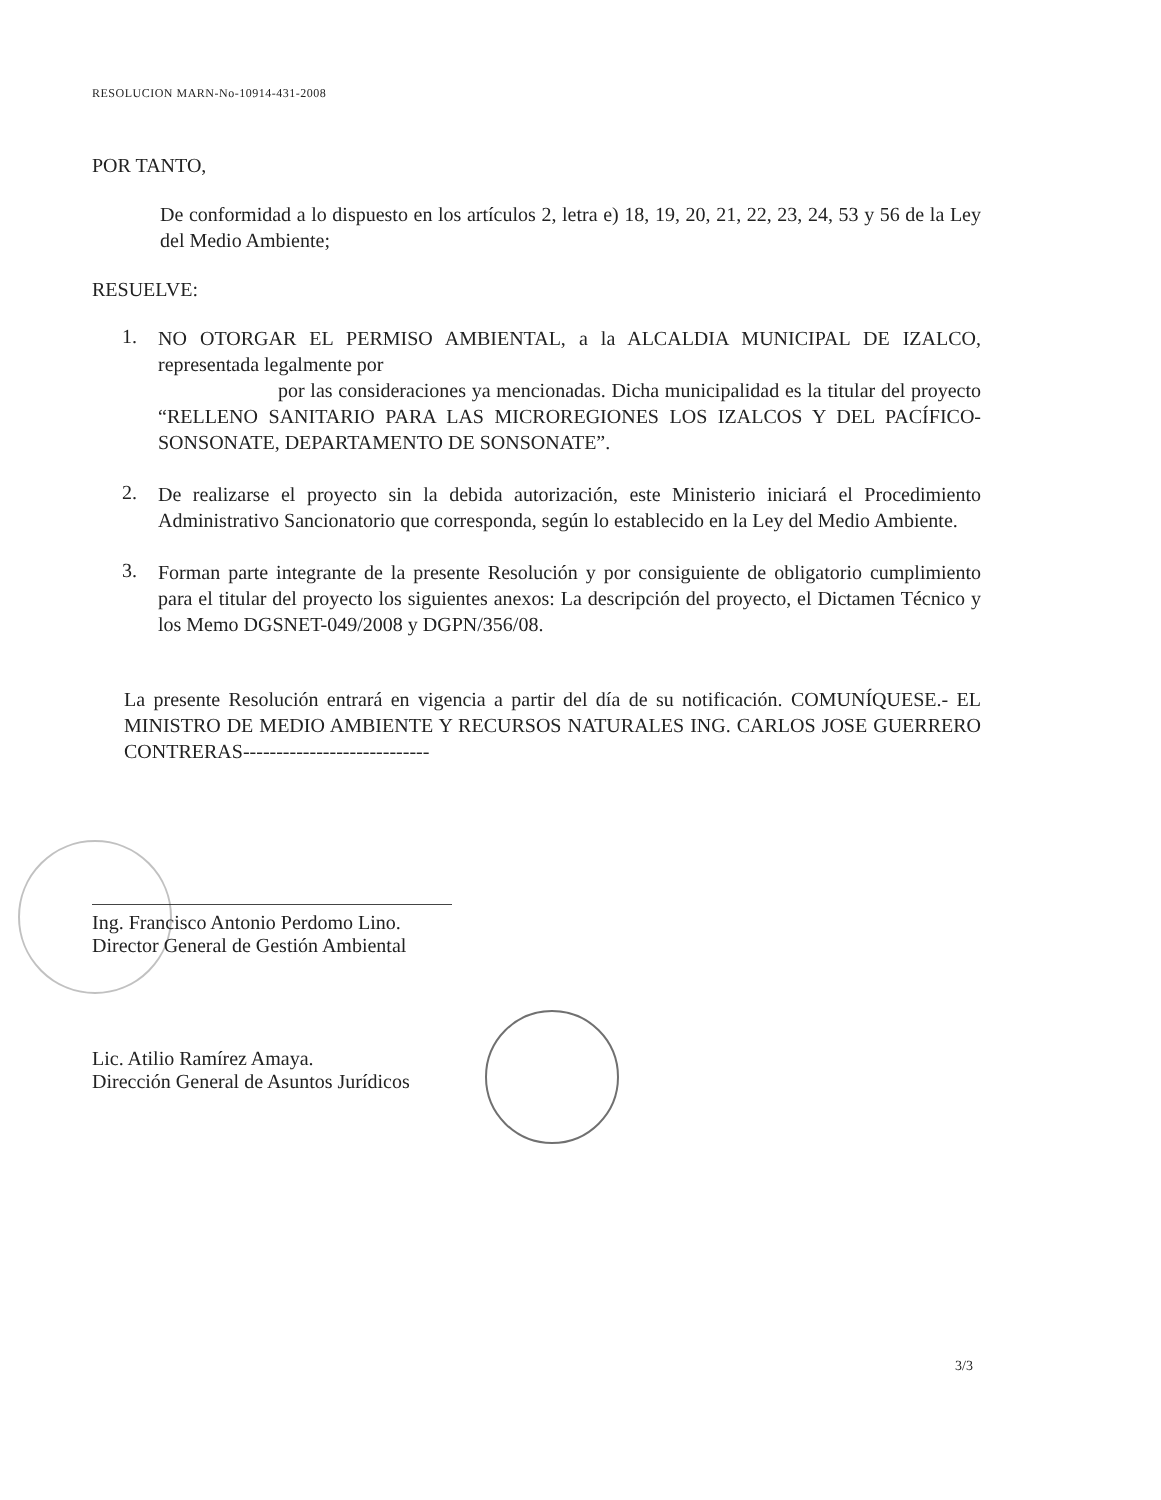RESOLUCION MARN-No-10914-431-2008
POR TANTO,
De conformidad a lo dispuesto en los artículos 2, letra e) 18, 19, 20, 21, 22, 23, 24, 53 y 56 de la Ley del Medio Ambiente;
RESUELVE:
1.
NO OTORGAR EL PERMISO AMBIENTAL, a la ALCALDIA MUNICIPAL DE IZALCO, representada legalmente por
por las consideraciones ya mencionadas. Dicha municipalidad es la titular del proyecto “RELLENO SANITARIO PARA LAS MICROREGIONES LOS IZALCOS Y DEL PACÍFICO- SONSONATE, DEPARTAMENTO DE SONSONATE”.
2.
De realizarse el proyecto sin la debida autorización, este Ministerio iniciará el Procedimiento Administrativo Sancionatorio que corresponda, según lo establecido en la Ley del Medio Ambiente.
3.
Forman parte integrante de la presente Resolución y por consiguiente de obligatorio cumplimiento para el titular del proyecto los siguientes anexos: La descripción del proyecto, el Dictamen Técnico y los Memo DGSNET-049/2008 y DGPN/356/08.
La presente Resolución entrará en vigencia a partir del día de su notificación. COMUNÍQUESE.- EL MINISTRO DE MEDIO AMBIENTE Y RECURSOS NATURALES ING. CARLOS JOSE GUERRERO CONTRERAS----------------------------
Ing. Francisco Antonio Perdomo Lino.
Director General de Gestión Ambiental
Lic. Atilio Ramírez Amaya.
Dirección General de Asuntos Jurídicos
3/3